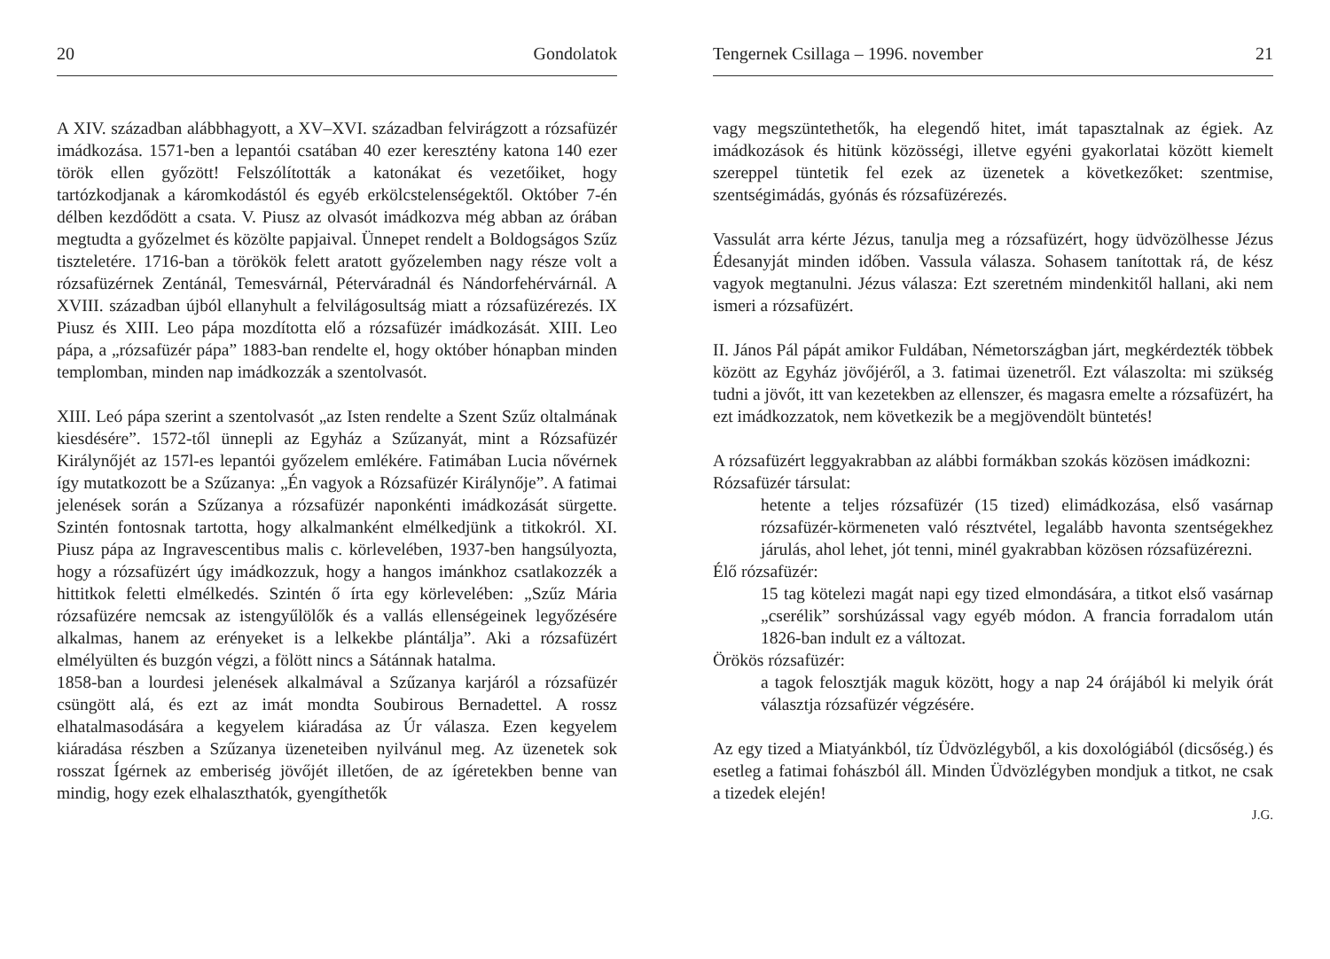20 Gondolatok
A XIV. században alábbhagyott, a XV–XVI. században felvirágzott a rózsafüzér imádkozása. 1571-ben a lepantói csatában 40 ezer keresztény katona 140 ezer török ellen győzött! Felszólították a katonákat és vezetőiket, hogy tartózkodjanak a káromkodástól és egyéb erkölcstelenségektől. Október 7-én délben kezdődött a csata. V. Piusz az olvasót imádkozva még abban az órában megtudta a győzelmet és közölte papjaival. Ünnepet rendelt a Boldogságos Szűz tiszteletére. 1716-ban a törökök felett aratott győzelemben nagy része volt a rózsafüzérnek Zentánál, Temesvárnál, Péterváradnál és Nándorfehérvárnál. A XVIII. században újból ellanyhult a felvilágosultság miatt a rózsafüzérezés. IX Piusz és XIII. Leo pápa mozdította elő a rózsafüzér imádkozását. XIII. Leo pápa, a „rózsafüzér pápa” 1883-ban rendelte el, hogy október hónapban minden templomban, minden nap imádkozzák a szentolvasót.
XIII. Leó pápa szerint a szentolvasót „az Isten rendelte a Szent Szűz oltalmának kiesdésére”. 1572-től ünnepli az Egyház a Szűzanyát, mint a Rózsafüzér Királynőjét az 157l-es lepantói győzelem emlékére. Fatimában Lucia nővérnek így mutatkozott be a Szűzanya: „Én vagyok a Rózsafüzér Királynője”. A fatimai jelenések során a Szűzanya a rózsafüzér naponkénti imádkozását sürgette. Szintén fontosnak tartotta, hogy alkalmanként elmélkedjünk a titkokról. XI. Piusz pápa az Ingravescentibus malis c. körlevelében, 1937-ben hangsúlyozta, hogy a rózsafüzért úgy imádkozzuk, hogy a hangos imánkhoz csatlakozzék a hittitkok feletti elmélkedés. Szintén ő írta egy körlevelében: „Szűz Mária rózsafüzére nemcsak az istengyűlölők és a vallás ellenségeinek legyőzésére alkalmas, hanem az erényeket is a lelkekbe plántálja”. Aki a rózsafüzért elmélyülten és buzgón végzi, a fölött nincs a Sátánnak hatalma.
1858-ban a lourdesi jelenések alkalmával a Szűzanya karjáról a rózsafüzér csüngött alá, és ezt az imát mondta Soubirous Bernadettel. A rossz elhatalmasodására a kegyelem kiáradása az Úr válasza. Ezen kegyelem kiáradása részben a Szűzanya üzeneteiben nyilvánul meg. Az üzenetek sok rosszat Ígérnek az emberiség jövőjét illetően, de az ígéretekben benne van mindig, hogy ezek elhalaszthatók, gyengíthetők
Tengernek Csillaga – 1996. november 21
vagy megszüntethetők, ha elegendő hitet, imát tapasztalnak az égiek. Az imádkozások és hitünk közösségi, illetve egyéni gyakorlatai között kiemelt szereppel tüntetik fel ezek az üzenetek a következőket: szentmise, szentségimádás, gyónás és rózsafüzérezés.
Vassulát arra kérte Jézus, tanulja meg a rózsafüzért, hogy üdvözölhesse Jézus Édesanyját minden időben. Vassula válasza. Sohasem tanítottak rá, de kész vagyok megtanulni. Jézus válasza: Ezt szeretném mindenkitől hallani, aki nem ismeri a rózsafüzért.
II. János Pál pápát amikor Fuldában, Németországban járt, megkérdezték többek között az Egyház jövőjéről, a 3. fatimai üzenetről. Ezt válaszolta: mi szükség tudni a jövőt, itt van kezetekben az ellenszer, és magasra emelte a rózsafüzért, ha ezt imádkozzatok, nem következik be a megjövendölt büntetés!
A rózsafüzért leggyakrabban az alábbi formákban szokás közösen imádkozni:
Rózsafüzér társulat:
hetente a teljes rózsafüzér (15 tized) elimádkozása, első vasárnap rózsafüzér-körmeneten való résztvétel, legalább havonta szentségekhez járulás, ahol lehet, jót tenni, minél gyakrabban közösen rózsafüzérezni.
Élő rózsafüzér:
15 tag kötelezi magát napi egy tized elmondására, a titkot első vasárnap „cserélik” sorshúzással vagy egyéb módon. A francia forradalom után 1826-ban indult ez a változat.
Örökös rózsafüzér:
a tagok felosztják maguk között, hogy a nap 24 órájából ki melyik órát választja rózsafüzér végzésére.
Az egy tized a Miatyánkból, tíz Üdvözlégyből, a kis doxológiából (dicsőség.) és esetleg a fatimai fohászból áll. Minden Üdvözlégyben mondjuk a titkot, ne csak a tizedek elején!
J.G.